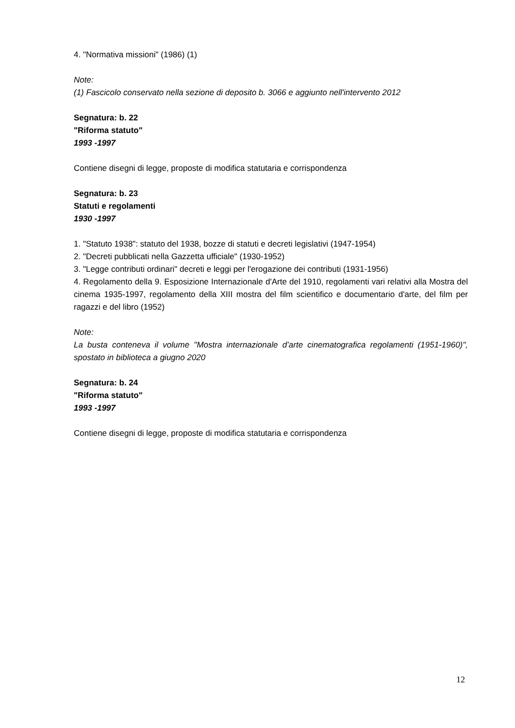4. "Normativa missioni" (1986) (1)
Note:
(1) Fascicolo conservato nella sezione di deposito b. 3066 e aggiunto nell'intervento 2012
Segnatura: b. 22
"Riforma statuto"
1993 -1997
Contiene disegni di legge, proposte di modifica statutaria e corrispondenza
Segnatura: b. 23
Statuti e regolamenti
1930 -1997
1. "Statuto 1938": statuto del 1938, bozze di statuti e decreti legislativi (1947-1954)
2. "Decreti pubblicati nella Gazzetta ufficiale" (1930-1952)
3. "Legge contributi ordinari" decreti e leggi per l'erogazione dei contributi (1931-1956)
4. Regolamento della 9. Esposizione Internazionale d'Arte del 1910, regolamenti vari relativi alla Mostra del cinema 1935-1997, regolamento della XIII mostra del film scientifico e documentario d'arte, del film per ragazzi e del libro (1952)
Note:
La busta conteneva il volume "Mostra internazionale d’arte cinematografica regolamenti (1951-1960)", spostato in biblioteca a giugno 2020
Segnatura: b. 24
"Riforma statuto"
1993 -1997
Contiene disegni di legge, proposte di modifica statutaria e corrispondenza
12